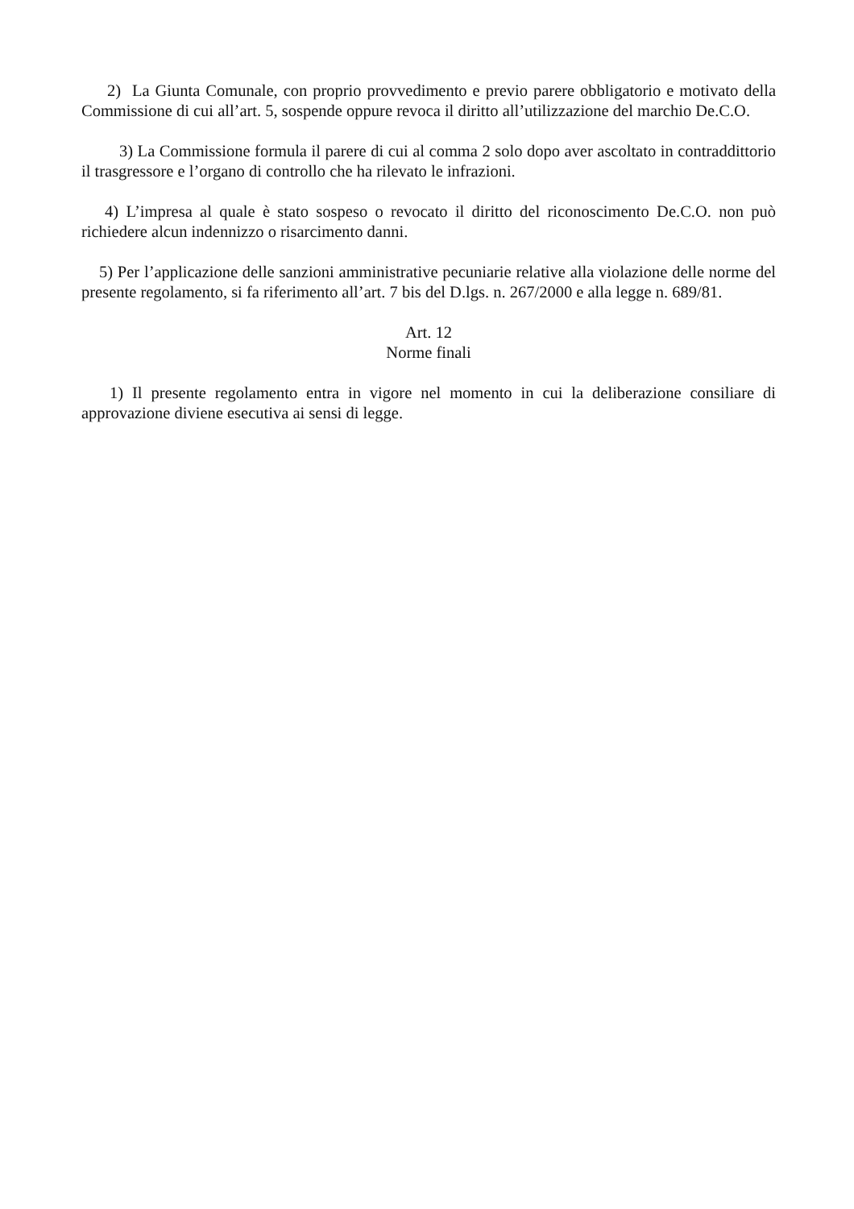2) La Giunta Comunale, con proprio provvedimento e previo parere obbligatorio e motivato della Commissione di cui all’art. 5, sospende oppure revoca il diritto all’utilizzazione del marchio De.C.O.
3) La Commissione formula il parere di cui al comma 2 solo dopo aver ascoltato in contraddittorio il trasgressore e l’organo di controllo che ha rilevato le infrazioni.
4) L’impresa al quale è stato sospeso o revocato il diritto del riconoscimento De.C.O. non può richiedere alcun indennizzo o risarcimento danni.
5) Per l’applicazione delle sanzioni amministrative pecuniarie relative alla violazione delle norme del presente regolamento, si fa riferimento all’art. 7 bis del D.lgs. n. 267/2000 e alla legge n. 689/81.
Art. 12
Norme finali
1) Il presente regolamento entra in vigore nel momento in cui la deliberazione consiliare di approvazione diviene esecutiva ai sensi di legge.